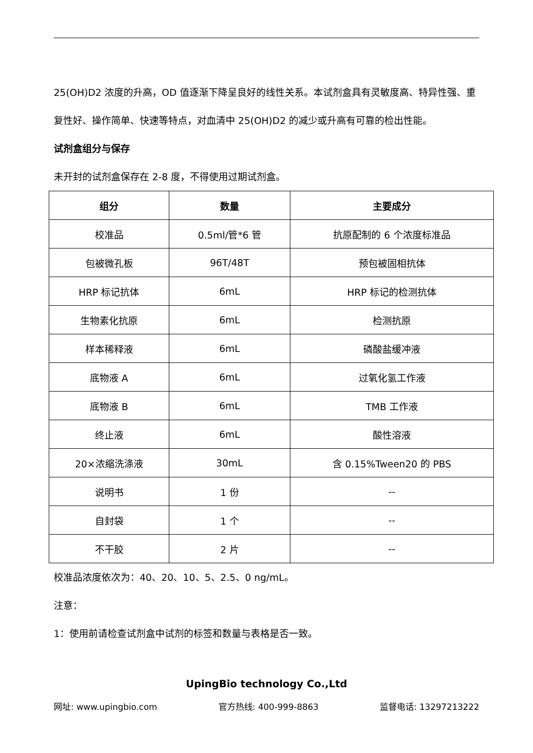25(OH)D2 浓度的升高，OD 值逐渐下降呈良好的线性关系。本试剂盒具有灵敏度高、特异性强、重复性好、操作简单、快速等特点，对血清中 25(OH)D2 的减少或升高有可靠的检出性能。
试剂盒组分与保存
未开封的试剂盒保存在 2-8 度，不得使用过期试剂盒。
| 组分 | 数量 | 主要成分 |
| --- | --- | --- |
| 校准品 | 0.5ml/管*6 管 | 抗原配制的 6 个浓度标准品 |
| 包被微孔板 | 96T/48T | 预包被固相抗体 |
| HRP 标记抗体 | 6mL | HRP 标记的检测抗体 |
| 生物素化抗原 | 6mL | 检测抗原 |
| 样本稀释液 | 6mL | 磷酸盐缓冲液 |
| 底物液 A | 6mL | 过氧化氢工作液 |
| 底物液 B | 6mL | TMB 工作液 |
| 终止液 | 6mL | 酸性溶液 |
| 20×浓缩洗涤液 | 30mL | 含 0.15%Tween20 的 PBS |
| 说明书 | 1 份 | -- |
| 自封袋 | 1 个 | -- |
| 不干胶 | 2 片 | -- |
校准品浓度依次为：40、20、10、5、2.5、0 ng/mL。
注意：
1：使用前请检查试剂盒中试剂的标签和数量与表格是否一致。
UpingBio technology Co.,Ltd
网址: www.upingbio.com 官方热线: 400-999-8863 监督电话: 13297213222